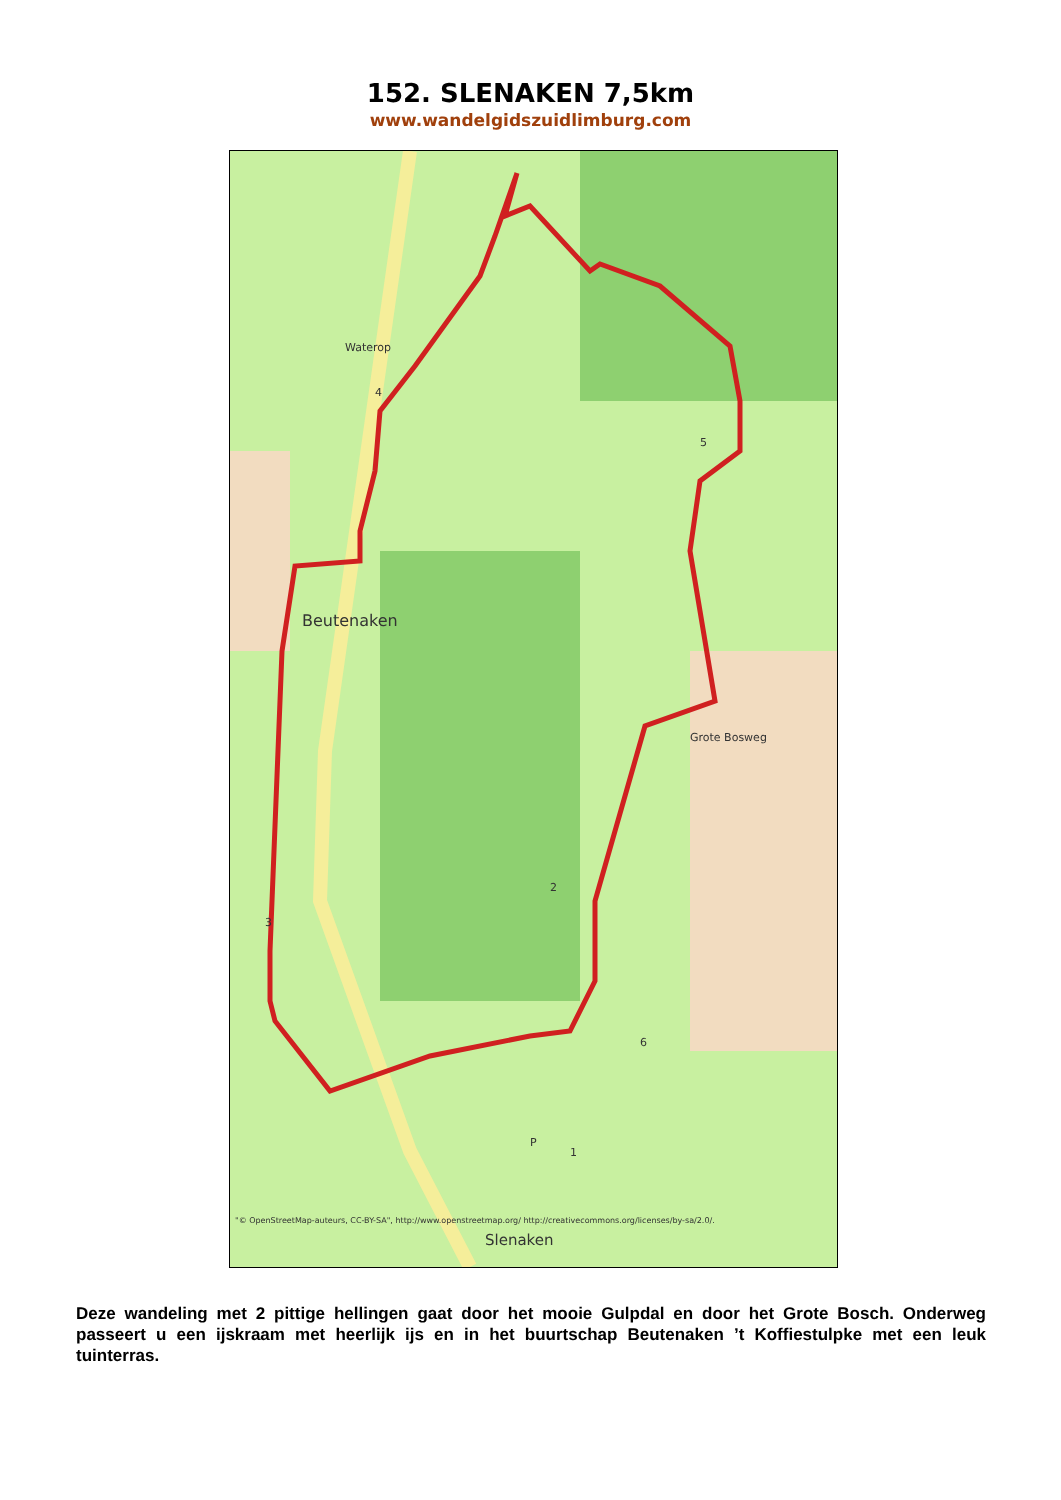152. SLENAKEN 7,5km
www.wandelgidszuidlimburg.com
Waterop
Beutenaken
Grote Bosweg
Slenaken
"© OpenStreetMap-auteurs, CC-BY-SA", http://www.openstreetmap.org/ http://creativecommons.org/licenses/by-sa/2.0/.
4
5
3
2
6
1
P
Deze wandeling met 2 pittige hellingen gaat door het mooie Gulpdal en door het Grote Bosch. Onderweg passeert u een ijskraam met heerlijk ijs en in het buurtschap Beutenaken ’t Koffiestulpke met een leuk tuinterras.